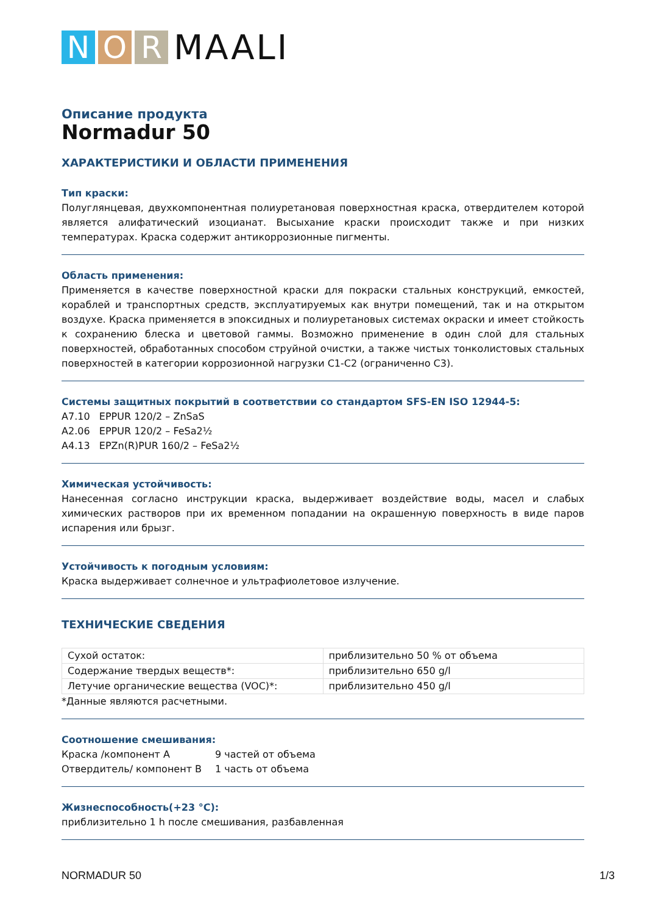N O R
MAALI
Описание продукта
Normadur 50
ХАРАКТЕРИСТИКИ И ОБЛАСТИ ПРИМЕНЕНИЯ
Тип краски:
Полуглянцевая, двухкомпонентная полиуретановая поверхностная краска, отвердителем которой является алифатический изоцианат. Высыхание краски происходит также и при низких температурах. Краска содержит антикоррозионные пигменты.
Область применения:
Применяется в качестве поверхностной краски для покраски стальных конструкций, емкостей, кораблей и транспортных средств, эксплуатируемых как внутри помещений, так и на открытом воздухе. Краска применяется в эпоксидных и полиуретановых системах окраски и имеет стойкость к сохранению блеска и цветовой гаммы. Возможно применение в один слой для стальных поверхностей, обработанных способом струйной очистки, а также чистых тонколистовых стальных поверхностей в категории коррозионной нагрузки C1-C2 (ограниченно C3).
Системы защитных покрытий в соответствии со стандартом SFS-EN ISO 12944-5:
A7.10 EPPUR 120/2 – ZnSaS
A2.06 EPPUR 120/2 – FeSa2½
A4.13 EPZn(R)PUR 160/2 – FeSa2½
Химическая устойчивость:
Нанесенная согласно инструкции краска, выдерживает воздействие воды, масел и слабых химических растворов при их временном попадании на окрашенную поверхность в виде паров испарения или брызг.
Устойчивость к погодным условиям:
Краска выдерживает солнечное и ультрафиолетовое излучение.
ТЕХНИЧЕСКИЕ СВЕДЕНИЯ
| Сухой остаток: | приблизительно 50 % от объема |
| Содержание твердых веществ*: | приблизительно 650 g/l |
| Летучие органические вещества (VOC)*: | приблизительно 450 g/l |
*Данные являются расчетными.
Соотношение смешивания:
| Краска /компонент A | 9 частей от объема |
| Отвердитель/ компонент B | 1 часть от объема |
Жизнеспособность(+23 °C):
приблизительно 1 h после смешивания, разбавленная
NORMADUR 50 1/3